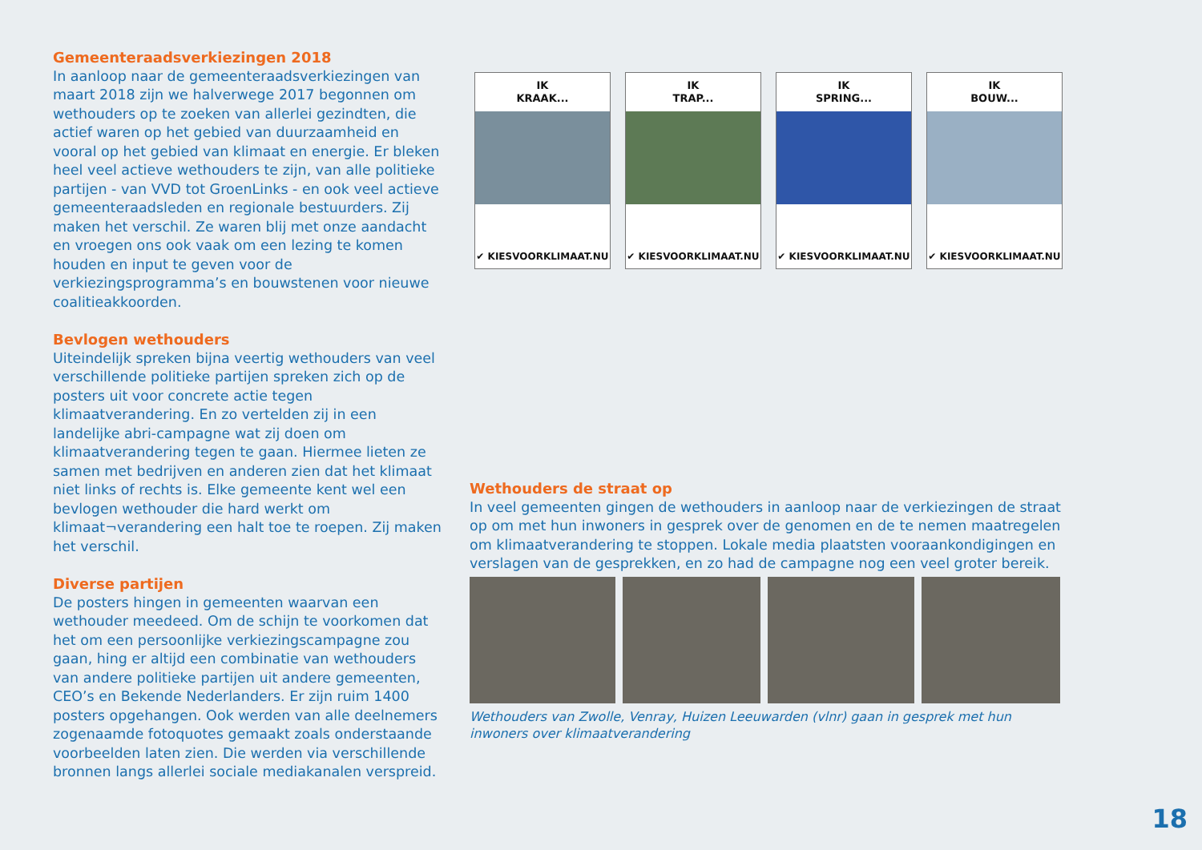Gemeenteraadsverkiezingen 2018
In aanloop naar de gemeenteraadsverkiezingen van maart 2018 zijn we halverwege 2017 begonnen om wethouders op te zoeken van allerlei gezindten, die actief waren op het gebied van duurzaamheid en vooral op het gebied van klimaat en energie. Er bleken heel veel actieve wethouders te zijn, van alle politieke partijen - van VVD tot GroenLinks - en ook veel actieve gemeenteraadsleden en regionale bestuurders. Zij maken het verschil. Ze waren blij met onze aandacht en vroegen ons ook vaak om een lezing te komen houden en input te geven voor de verkiezingsprogramma’s en bouwstenen voor nieuwe coalitieakkoorden.
Bevlogen wethouders
Uiteindelijk spreken bijna veertig wethouders van veel verschillende politieke partijen spreken zich op de posters uit voor concrete actie tegen klimaatverandering. En zo vertelden zij in een landelijke abri-campagne wat zij doen om klimaatverandering tegen te gaan. Hiermee lieten ze samen met bedrijven en anderen zien dat het klimaat niet links of rechts is. Elke gemeente kent wel een bevlogen wethouder die hard werkt om klimaat¬verandering een halt toe te roepen. Zij maken het verschil.
Diverse partijen
De posters hingen in gemeenten waarvan een wethouder meedeed. Om de schijn te voorkomen dat het om een persoonlijke verkiezingscampagne zou gaan, hing er altijd een combinatie van wethouders van andere politieke partijen uit andere gemeenten, CEO’s en Bekende Nederlanders. Er zijn ruim 1400 posters opgehangen. Ook werden van alle deelnemers zogenaamde fotoquotes gemaakt zoals onderstaande voorbeelden laten zien. Die werden via verschillende bronnen langs allerlei sociale mediakanalen verspreid.
IK
KRAAK...
✔ KIESVOORKLIMAAT.NU
IK
TRAP...
✔ KIESVOORKLIMAAT.NU
IK
SPRING...
✔ KIESVOORKLIMAAT.NU
IK
BOUW...
✔ KIESVOORKLIMAAT.NU
Wethouders de straat op
In veel gemeenten gingen de wethouders in aanloop naar de verkiezingen de straat op om met hun inwoners in gesprek over de genomen en de te nemen maatregelen om klimaatverandering te stoppen. Lokale media plaatsten vooraankondigingen en verslagen van de gesprekken, en zo had de campagne nog een veel groter bereik.
Wethouders van Zwolle, Venray, Huizen Leeuwarden (vlnr) gaan in gesprek met hun inwoners over klimaatverandering
18